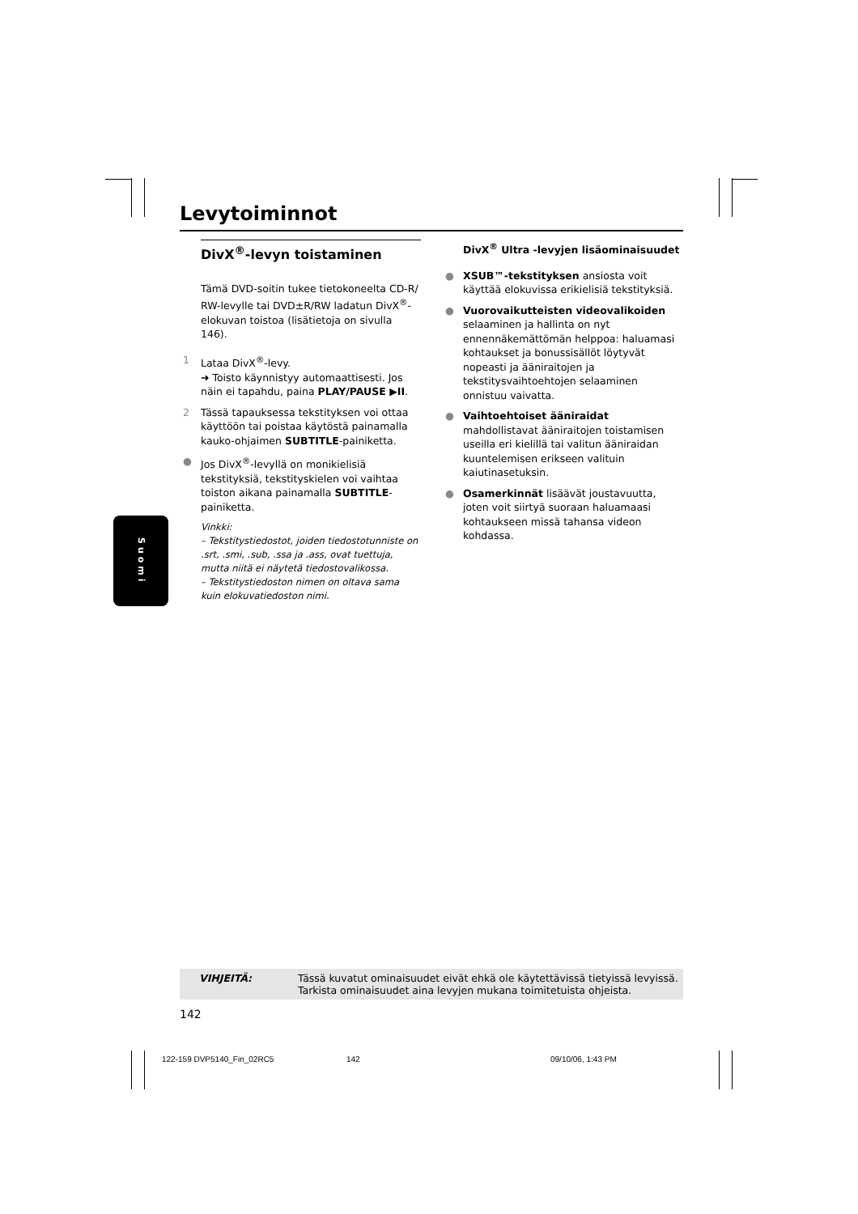Levytoiminnot
DivX<sup>®</sup>-levyn toistaminen
Tämä DVD-soitin tukee tietokoneelta CD-R/ RW-levylle tai DVD±R/RW ladatun DivX<sup>®</sup>-elokuvan toistoa (lisätietoja on sivulla 146).
1 Lataa DivX<sup>®</sup>-levy.
➜ Toisto käynnistyy automaattisesti. Jos näin ei tapahdu, paina PLAY/PAUSE ▶II.
2 Tässä tapauksessa tekstityksen voi ottaa käyttöön tai poistaa käytöstä painamalla kauko-ohjaimen SUBTITLE-painiketta.
● Jos DivX<sup>®</sup>-levyllä on monikielisiä tekstityksiä, tekstityskielen voi vaihtaa toiston aikana painamalla SUBTITLE-painiketta.
Vinkki:
– Tekstitystiedostot, joiden tiedostotunniste on .srt, .smi, .sub, .ssa ja .ass, ovat tuettuja, mutta niitä ei näytetä tiedostovalikossa.
– Tekstitystiedoston nimen on oltava sama kuin elokuvatiedoston nimi.
DivX<sup>®</sup> Ultra -levyjen lisäominaisuudet
● XSUB™-tekstityksen ansiosta voit käyttää elokuvissa erikielisiä tekstityksiä.
● Vuorovaikutteisten videovalikoiden selaaminen ja hallinta on nyt ennennäkemättömän helppoa: haluamasi kohtaukset ja bonussisällöt löytyvät nopeasti ja ääniraitojen ja tekstitysvaihtoehtojen selaaminen onnistuu vaivatta.
● Vaihtoehtoiset ääniraidat mahdollistavat ääniraitojen toistamisen useilla eri kielillä tai valitun ääniraidan kuuntelemisen erikseen valituin kaiutinasetuksin.
● Osamerkinnät lisäävät joustavuutta, joten voit siirtyä suoraan haluamaasi kohtaukseen missä tahansa videon kohdassa.
Suomi
VIHJEITÄ: Tässä kuvatut ominaisuudet eivät ehkä ole käytettävissä tietyissä levyissä.
Tarkista ominaisuudet aina levyjen mukana toimitetuista ohjeista.
142
122-159 DVP5140_Fin_02RC5 142 09/10/06, 1:43 PM